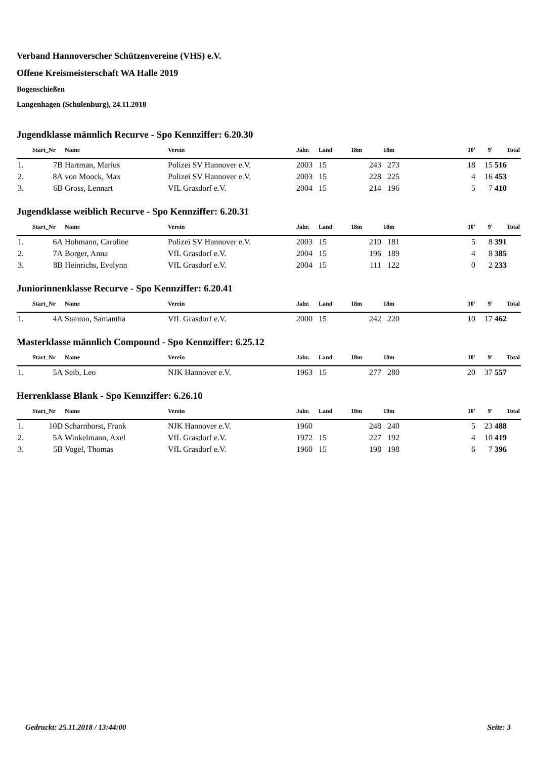Verband Hannoverscher Schützenvereine (VHS) e.V.
Offene Kreismeisterschaft WA Halle 2019
Bogenschießen
Langenhagen (Schulenburg), 24.11.2018
Jugendklasse männlich Recurve - Spo Kennziffer: 6.20.30
| | Start_Nr | Name | Verein | Jahr. | Land | 18m | 18m | 10' | 9' | Total |
| --- | --- | --- | --- | --- | --- | --- | --- | --- | --- | --- |
| 1. | 7B | Hartman, Marius | Polizei SV Hannover e.V. | 2003 | 15 | 243 | 273 | 18 | 15 | 516 |
| 2. | 8A | von Moock, Max | Polizei SV Hannover e.V. | 2003 | 15 | 228 | 225 | 4 | 16 | 453 |
| 3. | 6B | Gross, Lennart | VfL Grasdorf e.V. | 2004 | 15 | 214 | 196 | 5 | 7 | 410 |
Jugendklasse weiblich Recurve - Spo Kennziffer: 6.20.31
| | Start_Nr | Name | Verein | Jahr. | Land | 18m | 18m | 10' | 9' | Total |
| --- | --- | --- | --- | --- | --- | --- | --- | --- | --- | --- |
| 1. | 6A | Hohmann, Caroline | Polizei SV Hannover e.V. | 2003 | 15 | 210 | 181 | 5 | 8 | 391 |
| 2. | 7A | Borger, Anna | VfL Grasdorf e.V. | 2004 | 15 | 196 | 189 | 4 | 8 | 385 |
| 3. | 8B | Heinrichs, Evelynn | VfL Grasdorf e.V. | 2004 | 15 | 111 | 122 | 0 | 2 | 233 |
Juniorinnenklasse Recurve - Spo Kennziffer: 6.20.41
| | Start_Nr | Name | Verein | Jahr. | Land | 18m | 18m | 10' | 9' | Total |
| --- | --- | --- | --- | --- | --- | --- | --- | --- | --- | --- |
| 1. | 4A | Stanton, Samantha | VfL Grasdorf e.V. | 2000 | 15 | 242 | 220 | 10 | 17 | 462 |
Masterklasse männlich Compound - Spo Kennziffer: 6.25.12
| | Start_Nr | Name | Verein | Jahr. | Land | 18m | 18m | 10' | 9' | Total |
| --- | --- | --- | --- | --- | --- | --- | --- | --- | --- | --- |
| 1. | 5A | Seib, Leo | NJK Hannover e.V. | 1963 | 15 | 277 | 280 | 20 | 37 | 557 |
Herrenklasse Blank - Spo Kennziffer: 6.26.10
| | Start_Nr | Name | Verein | Jahr. | Land | 18m | 18m | 10' | 9' | Total |
| --- | --- | --- | --- | --- | --- | --- | --- | --- | --- | --- |
| 1. | 10D | Scharnhorst, Frank | NJK Hannover e.V. | 1960 | | 248 | 240 | 5 | 23 | 488 |
| 2. | 5A | Winkelmann, Axel | VfL Grasdorf e.V. | 1972 | 15 | 227 | 192 | 4 | 10 | 419 |
| 3. | 5B | Vogel, Thomas | VfL Grasdorf e.V. | 1960 | 15 | 198 | 198 | 6 | 7 | 396 |
Gedruckt: 25.11.2018 / 13:44:00 Seite: 3